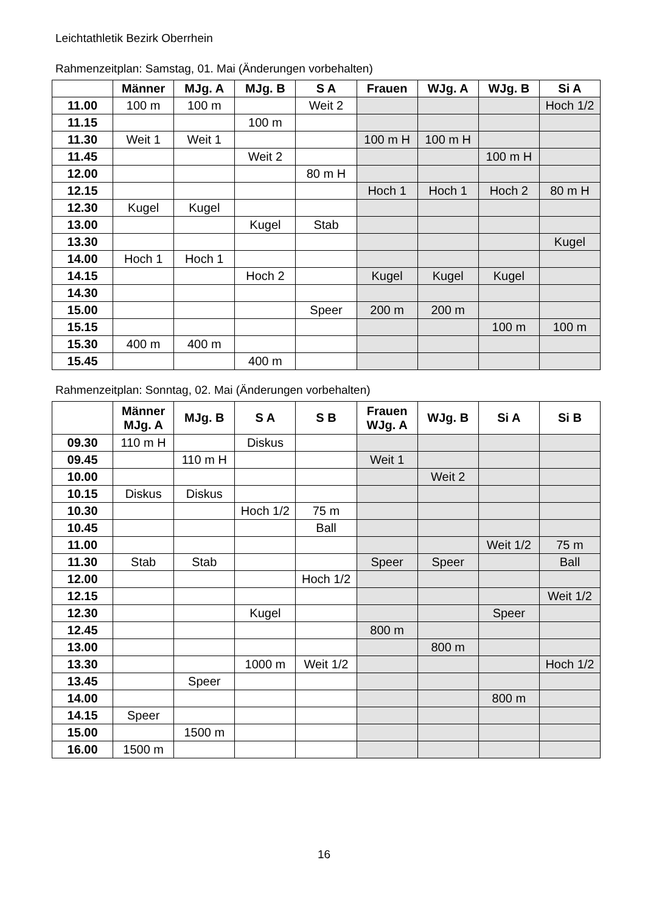Leichtathletik Bezirk Oberrhein
Rahmenzeitplan: Samstag, 01. Mai (Änderungen vorbehalten)
| | Männer | MJg. A | MJg. B | S A | Frauen | WJg. A | WJg. B | Si A |
| --- | --- | --- | --- | --- | --- | --- | --- | --- |
| 11.00 | 100 m | 100 m | | Weit 2 | | | | Hoch 1/2 |
| 11.15 | | | 100 m | | | | | |
| 11.30 | Weit 1 | Weit 1 | | | 100 m H | 100 m H | | |
| 11.45 | | | Weit 2 | | | | 100 m H | |
| 12.00 | | | | 80 m H | | | | |
| 12.15 | | | | | Hoch 1 | Hoch 1 | Hoch 2 | 80 m H |
| 12.30 | Kugel | Kugel | | | | | | |
| 13.00 | | | Kugel | Stab | | | | |
| 13.30 | | | | | | | | Kugel |
| 14.00 | Hoch 1 | Hoch 1 | | | | | | |
| 14.15 | | | Hoch 2 | | Kugel | Kugel | Kugel | |
| 14.30 | | | | | | | | |
| 15.00 | | | | Speer | 200 m | 200 m | | |
| 15.15 | | | | | | | 100 m | 100 m |
| 15.30 | 400 m | 400 m | | | | | | |
| 15.45 | | | 400 m | | | | | |
Rahmenzeitplan: Sonntag, 02. Mai (Änderungen vorbehalten)
| | Männer MJg. A | MJg. B | S A | S B | Frauen WJg. A | WJg. B | Si A | Si B |
| --- | --- | --- | --- | --- | --- | --- | --- | --- |
| 09.30 | 110 m H | | Diskus | | | | | |
| 09.45 | | 110 m H | | | Weit 1 | | | |
| 10.00 | | | | | | Weit 2 | | |
| 10.15 | Diskus | Diskus | | | | | | |
| 10.30 | | | Hoch 1/2 | 75 m | | | | |
| 10.45 | | | | Ball | | | | |
| 11.00 | | | | | | | Weit 1/2 | 75 m |
| 11.30 | Stab | Stab | | | Speer | Speer | | Ball |
| 12.00 | | | | Hoch 1/2 | | | | |
| 12.15 | | | | | | | | Weit 1/2 |
| 12.30 | | | Kugel | | | | Speer | |
| 12.45 | | | | | 800 m | | | |
| 13.00 | | | | | | 800 m | | |
| 13.30 | | | 1000 m | Weit 1/2 | | | | Hoch 1/2 |
| 13.45 | | Speer | | | | | | |
| 14.00 | | | | | | | 800 m | |
| 14.15 | Speer | | | | | | | |
| 15.00 | | 1500 m | | | | | | |
| 16.00 | 1500 m | | | | | | | |
16